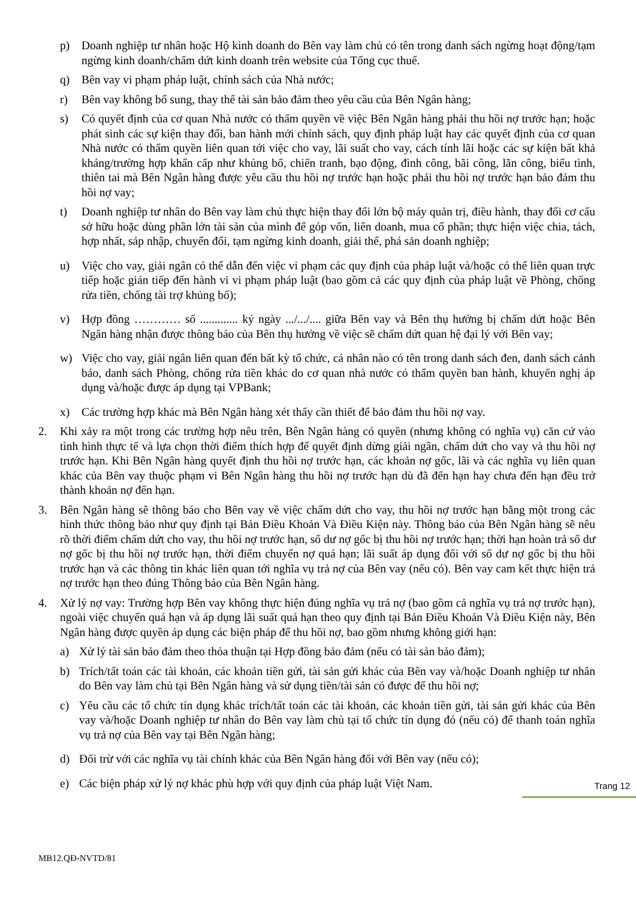p) Doanh nghiệp tư nhân hoặc Hộ kinh doanh do Bên vay làm chủ có tên trong danh sách ngừng hoạt động/tạm ngừng kinh doanh/chấm dứt kinh doanh trên website của Tổng cục thuế.
q) Bên vay vi phạm pháp luật, chính sách của Nhà nước;
r) Bên vay không bổ sung, thay thế tài sản bảo đảm theo yêu cầu của Bên Ngân hàng;
s) Có quyết định của cơ quan Nhà nước có thẩm quyền về việc Bên Ngân hàng phải thu hồi nợ trước hạn; hoặc phát sinh các sự kiện thay đổi, ban hành mới chính sách, quy định pháp luật hay các quyết định của cơ quan Nhà nước có thẩm quyền liên quan tới việc cho vay, lãi suất cho vay, cách tính lãi hoặc các sự kiện bất khả kháng/trường hợp khẩn cấp như khủng bố, chiến tranh, bạo động, đình công, bãi công, lãn công, biểu tình, thiên tai mà Bên Ngân hàng được yêu cầu thu hồi nợ trước hạn hoặc phải thu hồi nợ trước hạn bảo đảm thu hồi nợ vay;
t) Doanh nghiệp tư nhân do Bên vay làm chủ thực hiện thay đổi lớn bộ máy quản trị, điều hành, thay đổi cơ cấu sở hữu hoặc dùng phần lớn tài sản của mình để góp vốn, liên doanh, mua cổ phần; thực hiện việc chia, tách, hợp nhất, sáp nhập, chuyển đổi, tạm ngừng kinh doanh, giải thể, phá sản doanh nghiệp;
u) Việc cho vay, giải ngân có thể dẫn đến việc vi phạm các quy định của pháp luật và/hoặc có thể liên quan trực tiếp hoặc gián tiếp đến hành vi vi phạm pháp luật (bao gồm cả các quy định của pháp luật về Phòng, chống rửa tiền, chống tài trợ khủng bố);
v) Hợp đồng ………… số ............. ký ngày .../.../.... giữa Bên vay và Bên thụ hưởng bị chấm dứt hoặc Bên Ngân hàng nhận được thông báo của Bên thụ hưởng về việc sẽ chấm dứt quan hệ đại lý với Bên vay;
w) Việc cho vay, giải ngân liên quan đến bất kỳ tổ chức, cá nhân nào có tên trong danh sách đen, danh sách cảnh báo, danh sách Phòng, chống rửa tiền khác do cơ quan nhà nước có thẩm quyền ban hành, khuyến nghị áp dụng và/hoặc được áp dụng tại VPBank;
x) Các trường hợp khác mà Bên Ngân hàng xét thấy cần thiết để bảo đảm thu hồi nợ vay.
2. Khi xảy ra một trong các trường hợp nêu trên, Bên Ngân hàng có quyền (nhưng không có nghĩa vụ) căn cứ vào tình hình thực tế và lựa chọn thời điểm thích hợp để quyết định dừng giải ngân, chấm dứt cho vay và thu hồi nợ trước hạn. Khi Bên Ngân hàng quyết định thu hồi nợ trước hạn, các khoản nợ gốc, lãi và các nghĩa vụ liên quan khác của Bên vay thuộc phạm vi Bên Ngân hàng thu hồi nợ trước hạn dù đã đến hạn hay chưa đến hạn đều trở thành khoản nợ đến hạn.
3. Bên Ngân hàng sẽ thông báo cho Bên vay về việc chấm dứt cho vay, thu hồi nợ trước hạn bằng một trong các hình thức thông báo như quy định tại Bản Điều Khoản Và Điều Kiện này. Thông báo của Bên Ngân hàng sẽ nêu rõ thời điểm chấm dứt cho vay, thu hồi nợ trước hạn, số dư nợ gốc bị thu hồi nợ trước hạn; thời hạn hoàn trả số dư nợ gốc bị thu hồi nợ trước hạn, thời điểm chuyển nợ quá hạn; lãi suất áp dụng đối với số dư nợ gốc bị thu hồi trước hạn và các thông tin khác liên quan tới nghĩa vụ trả nợ của Bên vay (nếu có). Bên vay cam kết thực hiện trả nợ trước hạn theo đúng Thông báo của Bên Ngân hàng.
4. Xử lý nợ vay: Trường hợp Bên vay không thực hiện đúng nghĩa vụ trả nợ (bao gồm cả nghĩa vụ trả nợ trước hạn), ngoài việc chuyển quá hạn và áp dụng lãi suất quá hạn theo quy định tại Bản Điều Khoản Và Điều Kiện này, Bên Ngân hàng được quyền áp dụng các biện pháp để thu hồi nợ, bao gồm nhưng không giới hạn:
a) Xử lý tài sản bảo đảm theo thỏa thuận tại Hợp đồng bảo đảm (nếu có tài sản bảo đảm);
b) Trích/tất toán các tài khoản, các khoản tiền gửi, tài sản gửi khác của Bên vay và/hoặc Doanh nghiệp tư nhân do Bên vay làm chủ tại Bên Ngân hàng và sử dụng tiền/tài sản có được để thu hồi nợ;
c) Yêu cầu các tổ chức tín dụng khác trích/tất toán các tài khoản, các khoản tiền gửi, tài sản gửi khác của Bên vay và/hoặc Doanh nghiệp tư nhân do Bên vay làm chủ tại tổ chức tín dụng đó (nếu có) để thanh toán nghĩa vụ trả nợ của Bên vay tại Bên Ngân hàng;
d) Đối trừ với các nghĩa vụ tài chính khác của Bên Ngân hàng đối với Bên vay (nếu có);
e) Các biện pháp xử lý nợ khác phù hợp với quy định của pháp luật Việt Nam.
Trang 12
MB12.QĐ-NVTD/81